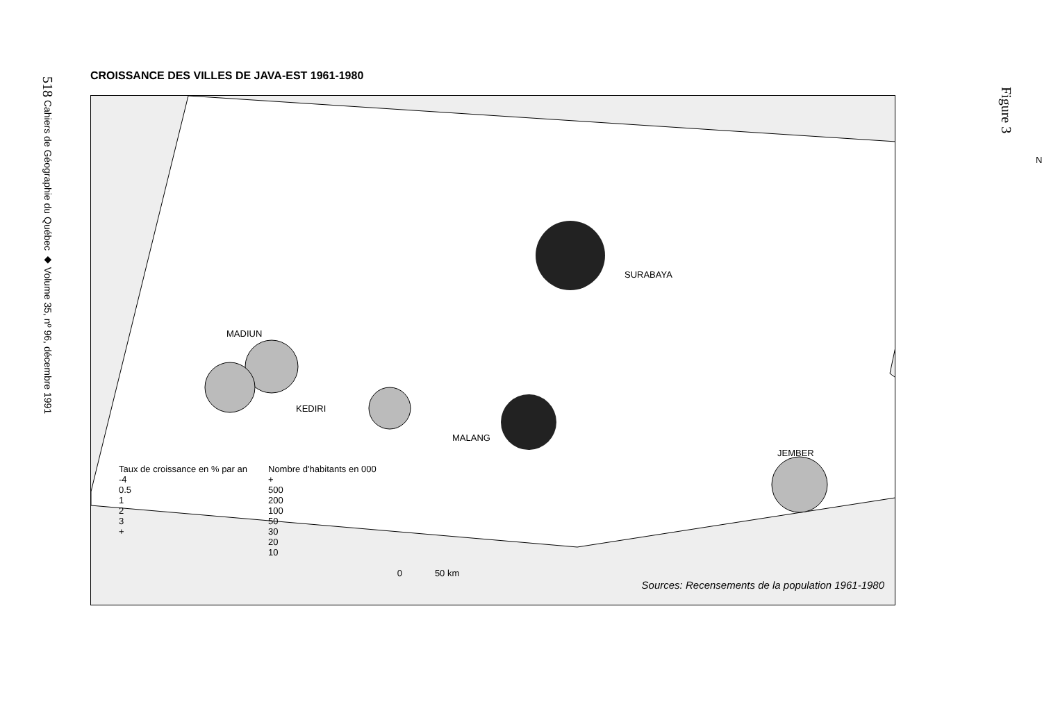518 Cahiers de Géographie du Québec ◆ Volume 35, nº 96, décembre 1991
Figure 3
CROISSANCE DES VILLES DE JAVA-EST 1961-1980
SURABAYA
MADIUN
KEDIRI
MALANG
JEMBER
N
Taux de croissance en % par an
-4
0.5
1
2
3
+
Nombre d'habitants en 000
+
500
200
100
50
30
20
10
0 50 km
Sources: Recensements de la population 1961-1980